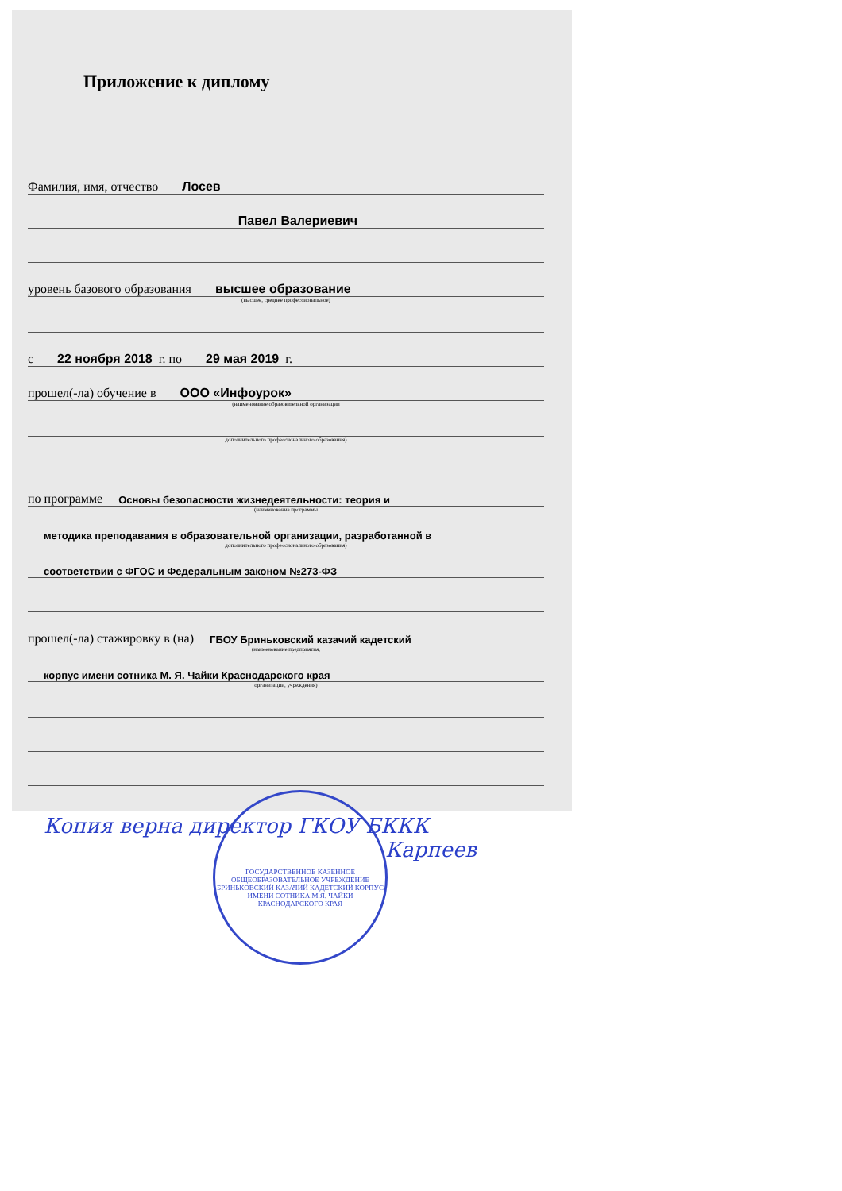Приложение к диплому
Фамилия, имя, отчество Лосев
Павел Валериевич
уровень базового образования высшее образование
(высшее, среднее профессиональное)
с 22 ноября 2018 г. по 29 мая 2019 г.
прошел(-ла) обучение в ООО «Инфоурок»
(наименование образовательной организации
дополнительного профессионального образования)
по программе Основы безопасности жизнедеятельности: теория и
(наименование программы
методика преподавания в образовательной организации, разработанной в
дополнительного профессионального образования)
соответствии с ФГОС и Федеральным законом №273-ФЗ
прошел(-ла) стажировку в (на) ГБОУ Бриньковский казачий кадетский
(наименование предприятия,
корпус имени сотника М. Я. Чайки Краснодарского края
организации, учреждения)
ГОСУДАРСТВЕННОЕ КАЗЕННОЕ ОБЩЕОБРАЗОВАТЕЛЬНОЕ УЧРЕЖДЕНИЕ БРИНЬКОВСКИЙ КАЗАЧИЙ КАДЕТСКИЙ КОРПУС ИМЕНИ СОТНИКА М.Я. ЧАЙКИ КРАСНОДАРСКОГО КРАЯ
Копия верна директор ГКОУ БККК
Карпеев